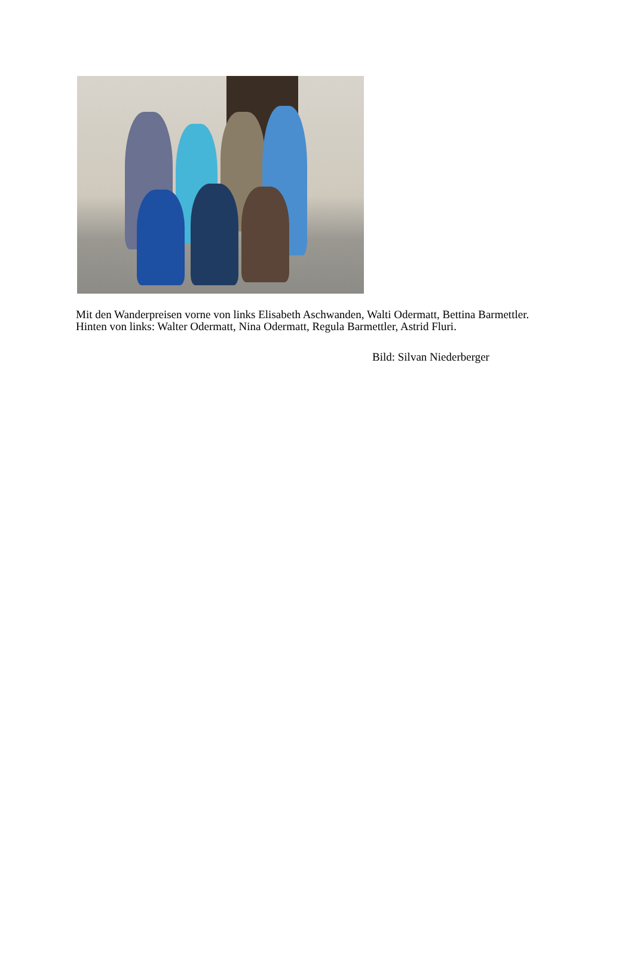Mit den Wanderpreisen vorne von links Elisabeth Aschwanden, Walti Odermatt, Bettina Barmettler. Hinten von links: Walter Odermatt, Nina Odermatt, Regula Barmettler, Astrid Fluri.
Bild: Silvan Niederberger